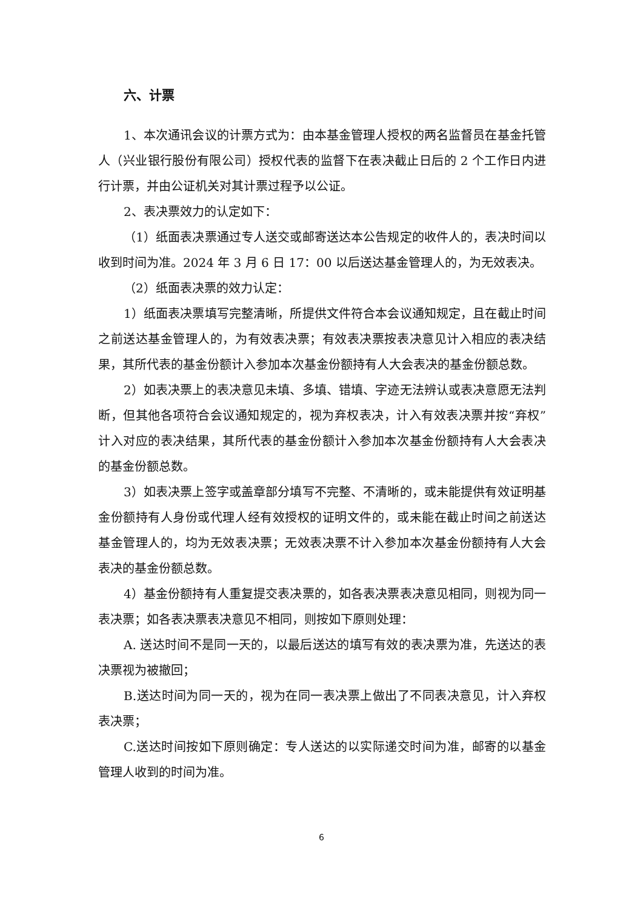六、计票
1、本次通讯会议的计票方式为：由本基金管理人授权的两名监督员在基金托管人（兴业银行股份有限公司）授权代表的监督下在表决截止日后的 2 个工作日内进行计票，并由公证机关对其计票过程予以公证。
2、表决票效力的认定如下：
（1）纸面表决票通过专人送交或邮寄送达本公告规定的收件人的，表决时间以收到时间为准。2024 年 3 月 6 日 17：00 以后送达基金管理人的，为无效表决。
（2）纸面表决票的效力认定：
1）纸面表决票填写完整清晰，所提供文件符合本会议通知规定，且在截止时间之前送达基金管理人的，为有效表决票；有效表决票按表决意见计入相应的表决结果，其所代表的基金份额计入参加本次基金份额持有人大会表决的基金份额总数。
2）如表决票上的表决意见未填、多填、错填、字迹无法辨认或表决意愿无法判断，但其他各项符合会议通知规定的，视为弃权表决，计入有效表决票并按“弃权”计入对应的表决结果，其所代表的基金份额计入参加本次基金份额持有人大会表决的基金份额总数。
3）如表决票上签字或盖章部分填写不完整、不清晰的，或未能提供有效证明基金份额持有人身份或代理人经有效授权的证明文件的，或未能在截止时间之前送达基金管理人的，均为无效表决票；无效表决票不计入参加本次基金份额持有人大会表决的基金份额总数。
4）基金份额持有人重复提交表决票的，如各表决票表决意见相同，则视为同一表决票；如各表决票表决意见不相同，则按如下原则处理：
A. 送达时间不是同一天的，以最后送达的填写有效的表决票为准，先送达的表决票视为被撤回；
B.送达时间为同一天的，视为在同一表决票上做出了不同表决意见，计入弃权表决票；
C.送达时间按如下原则确定：专人送达的以实际递交时间为准，邮寄的以基金管理人收到的时间为准。
6